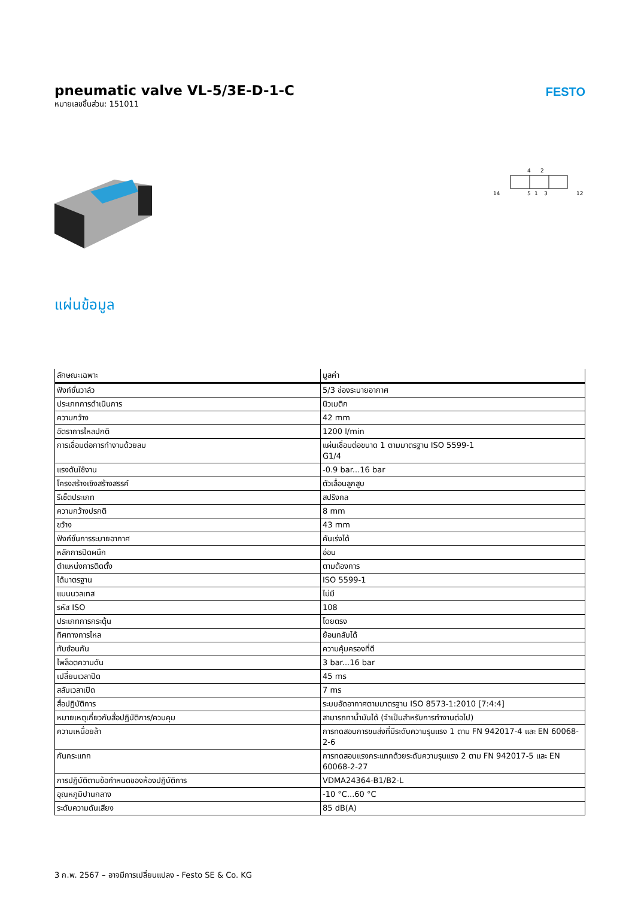pneumatic valve VL-5/3E-D-1-C
หมายเลขชิ้นส่วน: 151011
FESTO
14
4
2
5
1
3
12
แผ่นข้อมูล
| ลักษณะเฉพาะ | มูลค่า |
| --- | --- |
| ฟังก์ชั่นวาล์ว | 5/3 ช่องระบายอากาศ |
| ประเภทการดำเนินการ | นิวเมติก |
| ความกว้าง | 42 mm |
| อัตราการไหลปกติ | 1200 l/min |
| การเชื่อมต่อการทำงานด้วยลม | แผ่นเชื่อมต่อขนาด 1 ตามมาตรฐาน ISO 5599-1 G1/4 |
| แรงดันใช้งาน | -0.9 bar...16 bar |
| โครงสร้างเชิงสร้างสรรค์ | ตัวเลื่อนลูกสูบ |
| รีเซ็ตประเภท | สปริงกล |
| ความกว้างปรกติ | 8 mm |
| ขว้าง | 43 mm |
| ฟังก์ชั่นการระบายอากาศ | คันเร่งได้ |
| หลักการปิดผนึก | อ่อน |
| ตำแหน่งการติดตั้ง | ตามต้องการ |
| ได้มาตรฐาน | ISO 5599-1 |
| แมนนวลเทส | ไม่มี |
| รหัส ISO | 108 |
| ประเภทการกระตุ้น | โดยตรง |
| ทิศทางการไหล | ย้อนกลับได้ |
| ทับซ้อนกัน | ความคุ้มครองที่ดี |
| ไพล็อตความดัน | 3 bar...16 bar |
| เปลี่ยนเวลาปิด | 45 ms |
| สลับเวลาเปิด | 7 ms |
| สื่อปฏิบัติการ | ระบบอัดอากาศตามมาตรฐาน ISO 8573-1:2010 [7:4:4] |
| หมายเหตุเกี่ยวกับสื่อปฏิบัติการ/ควบคุม | สามารถทาน้ำมันได้ (จำเป็นสำหรับการทำงานต่อไป) |
| ความเหนื่อยล้า | การทดสอบการขนส่งที่มีระดับความรุนแรง 1 ตาม FN 942017-4 และ EN 60068-2-6 |
| กันกระแทก | การทดสอบแรงกระแทกด้วยระดับความรุนแรง 2 ตาม FN 942017-5 และ EN 60068-2-27 |
| การปฏิบัติตามข้อกำหนดของห้องปฏิบัติการ | VDMA24364-B1/B2-L |
| อุณหภูมิปานกลาง | -10 °C...60 °C |
| ระดับความดันเสียง | 85 dB(A) |
3 ก.พ. 2567 – อาจมีการเปลี่ยนแปลง - Festo SE & Co. KG